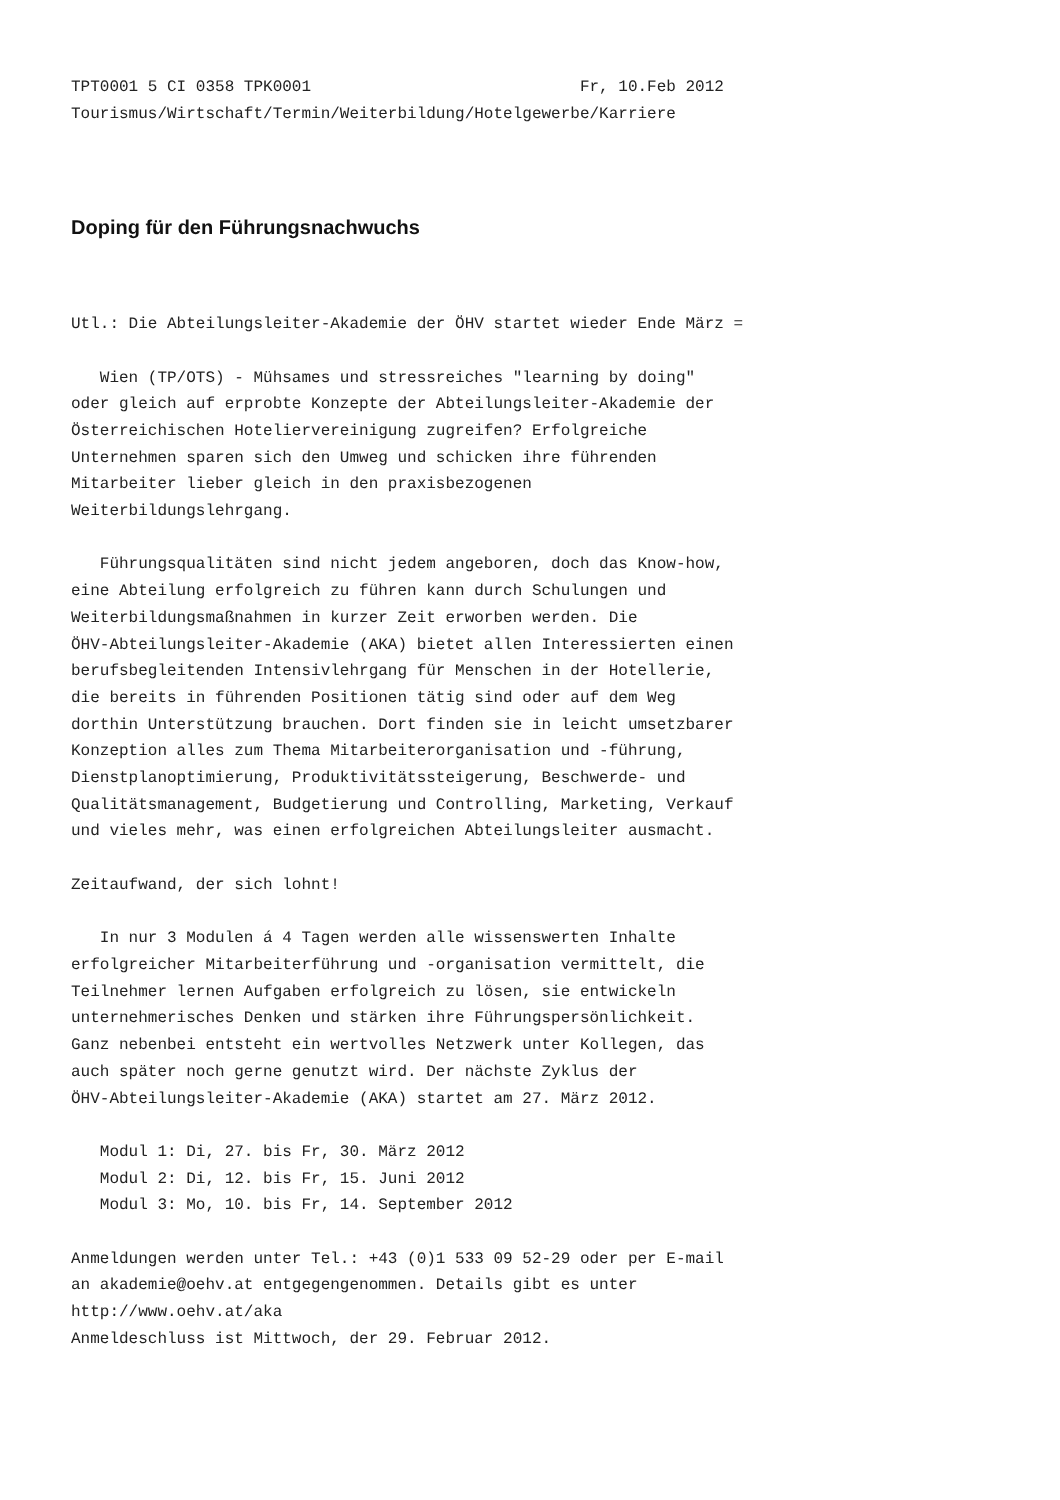TPT0001 5 CI 0358 TPK0001                            Fr, 10.Feb 2012
Tourismus/Wirtschaft/Termin/Weiterbildung/Hotelgewerbe/Karriere
Doping für den Führungsnachwuchs
Utl.: Die Abteilungsleiter-Akademie der ÖHV startet wieder Ende März =

   Wien (TP/OTS) - Mühsames und stressreiches "learning by doing"
oder gleich auf erprobte Konzepte der Abteilungsleiter-Akademie der
Österreichischen Hoteliervereinigung zugreifen? Erfolgreiche
Unternehmen sparen sich den Umweg und schicken ihre führenden
Mitarbeiter lieber gleich in den praxisbezogenen
Weiterbildungslehrgang.

   Führungsqualitäten sind nicht jedem angeboren, doch das Know-how,
eine Abteilung erfolgreich zu führen kann durch Schulungen und
Weiterbildungsmaßnahmen in kurzer Zeit erworben werden. Die
ÖHV-Abteilungsleiter-Akademie (AKA) bietet allen Interessierten einen
berufsbegleitenden Intensivlehrgang für Menschen in der Hotellerie,
die bereits in führenden Positionen tätig sind oder auf dem Weg
dorthin Unterstützung brauchen. Dort finden sie in leicht umsetzbarer
Konzeption alles zum Thema Mitarbeiterorganisation und -führung,
Dienstplanoptimierung, Produktivitätssteigerung, Beschwerde- und
Qualitätsmanagement, Budgetierung und Controlling, Marketing, Verkauf
und vieles mehr, was einen erfolgreichen Abteilungsleiter ausmacht.

Zeitaufwand, der sich lohnt!

   In nur 3 Modulen á 4 Tagen werden alle wissenswerten Inhalte
erfolgreicher Mitarbeiterführung und -organisation vermittelt, die
Teilnehmer lernen Aufgaben erfolgreich zu lösen, sie entwickeln
unternehmerisches Denken und stärken ihre Führungspersönlichkeit.
Ganz nebenbei entsteht ein wertvolles Netzwerk unter Kollegen, das
auch später noch gerne genutzt wird. Der nächste Zyklus der
ÖHV-Abteilungsleiter-Akademie (AKA) startet am 27. März 2012.

   Modul 1: Di, 27. bis Fr, 30. März 2012
   Modul 2: Di, 12. bis Fr, 15. Juni 2012
   Modul 3: Mo, 10. bis Fr, 14. September 2012

Anmeldungen werden unter Tel.: +43 (0)1 533 09 52-29 oder per E-mail
an akademie@oehv.at entgegengenommen. Details gibt es unter
http://www.oehv.at/aka
Anmeldeschluss ist Mittwoch, der 29. Februar 2012.